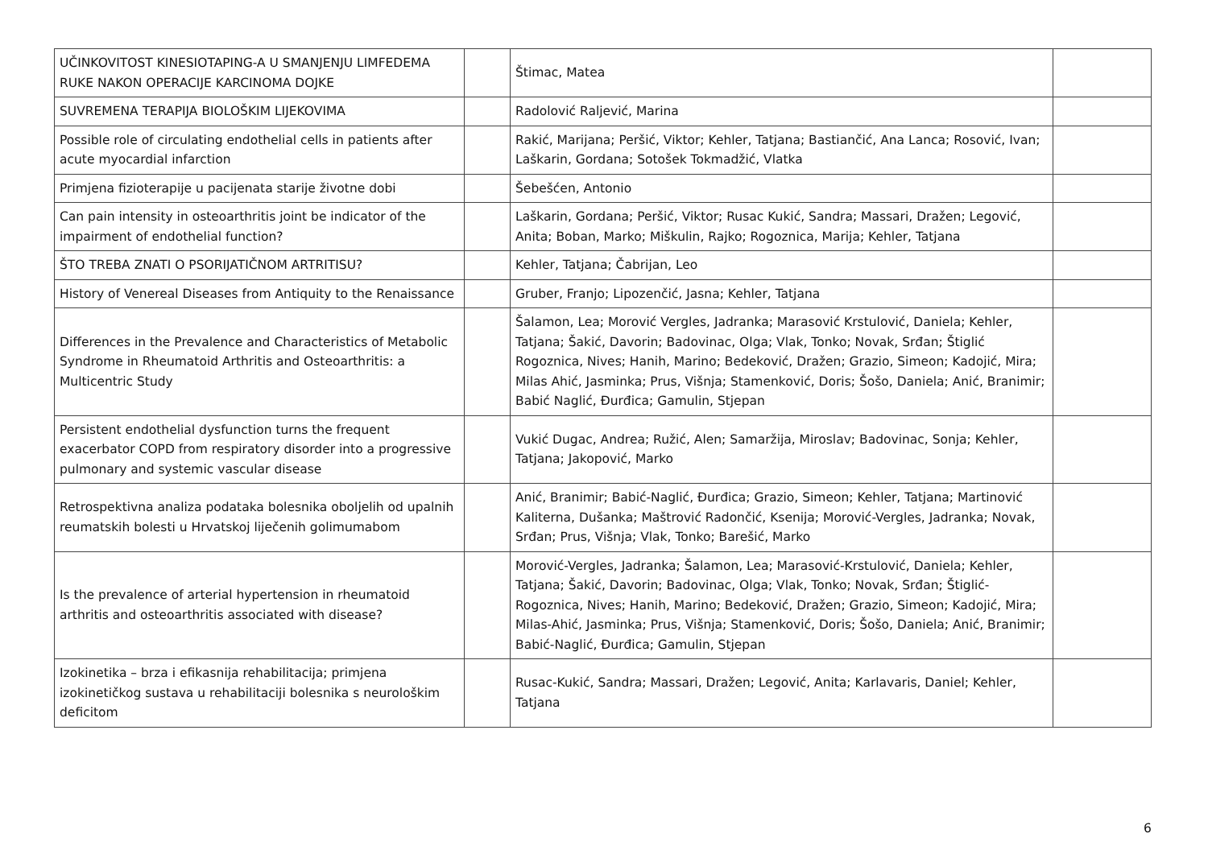| UČINKOVITOST KINESIOTAPING-A U SMANJENJU LIMFEDEMA RUKE NAKON OPERACIJE KARCINOMA DOJKE | | Štimac, Matea | |
| SUVREMENA TERAPIJA BIOLOŠKIM LIJEKOVIMA | | Radolović Raljević, Marina | |
| Possible role of circulating endothelial cells in patients after acute myocardial infarction | | Rakić, Marijana; Peršić, Viktor; Kehler, Tatjana; Bastiančić, Ana Lanca; Rosović, Ivan; Laškarin, Gordana; Sotošek Tokmadžić, Vlatka | |
| Primjena fizioterapije u pacijenata starije životne dobi | | Šebešćen, Antonio | |
| Can pain intensity in osteoarthritis joint be indicator of the impairment of endothelial function? | | Laškarin, Gordana; Peršić, Viktor; Rusac Kukić, Sandra; Massari, Dražen; Legović, Anita; Boban, Marko; Miškulin, Rajko; Rogoznica, Marija; Kehler, Tatjana | |
| ŠTO TREBA ZNATI O PSORIJATIČNOM ARTRITISU? | | Kehler, Tatjana; Čabrijan, Leo | |
| History of Venereal Diseases from Antiquity to the Renaissance | | Gruber, Franjo; Lipozenčić, Jasna; Kehler, Tatjana | |
| Differences in the Prevalence and Characteristics of Metabolic Syndrome in Rheumatoid Arthritis and Osteoarthritis: a Multicentric Study | | Šalamon, Lea; Morović Vergles, Jadranka; Marasović Krstulović, Daniela; Kehler, Tatjana; Šakić, Davorin; Badovinac, Olga; Vlak, Tonko; Novak, Srđan; Štiglić Rogoznica, Nives; Hanih, Marino; Bedeković, Dražen; Grazio, Simeon; Kadojić, Mira; Milas Ahić, Jasminka; Prus, Višnja; Stamenković, Doris; Šošo, Daniela; Anić, Branimir; Babić Naglić, Đurđica; Gamulin, Stjepan | |
| Persistent endothelial dysfunction turns the frequent exacerbator COPD from respiratory disorder into a progressive pulmonary and systemic vascular disease | | Vukić Dugac, Andrea; Ružić, Alen; Samaržija, Miroslav; Badovinac, Sonja; Kehler, Tatjana; Jakopović, Marko | |
| Retrospektivna analiza podataka bolesnika oboljelih od upalnih reumatskih bolesti u Hrvatskoj liječenih golimumabom | | Anić, Branimir; Babić-Naglić, Đurđica; Grazio, Simeon; Kehler, Tatjana; Martinović Kaliterna, Dušanka; Maštrović Radončić, Ksenija; Morović-Vergles, Jadranka; Novak, Srđan; Prus, Višnja; Vlak, Tonko; Barešić, Marko | |
| Is the prevalence of arterial hypertension in rheumatoid arthritis and osteoarthritis associated with disease? | | Morović-Vergles, Jadranka; Šalamon, Lea; Marasović-Krstulović, Daniela; Kehler, Tatjana; Šakić, Davorin; Badovinac, Olga; Vlak, Tonko; Novak, Srđan; Štiglić-Rogoznica, Nives; Hanih, Marino; Bedeković, Dražen; Grazio, Simeon; Kadojić, Mira; Milas-Ahić, Jasminka; Prus, Višnja; Stamenković, Doris; Šošo, Daniela; Anić, Branimir; Babić-Naglić, Đurđica; Gamulin, Stjepan | |
| Izokinetika – brza i efikasnija rehabilitacija; primjena izokinetičkog sustava u rehabilitaciji bolesnika s neurološkim deficitom | | Rusac-Kukić, Sandra; Massari, Dražen; Legović, Anita; Karlavaris, Daniel; Kehler, Tatjana | |
6